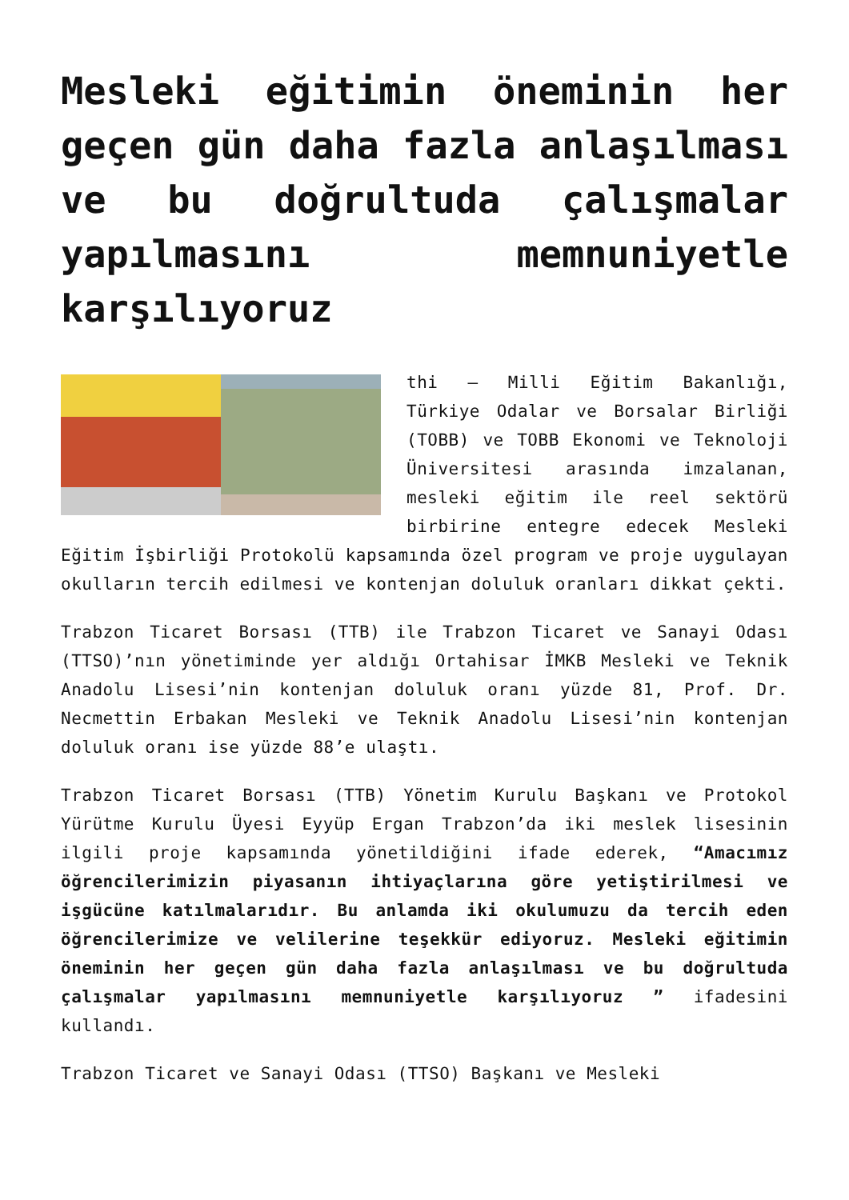Mesleki eğitimin öneminin her geçen gün daha fazla anlaşılması ve bu doğrultuda çalışmalar yapılmasını memnuniyetle karşılıyoruz
thi – Milli Eğitim Bakanlığı, Türkiye Odalar ve Borsalar Birliği (TOBB) ve TOBB Ekonomi ve Teknoloji Üniversitesi arasında imzalanan, mesleki eğitim ile reel sektörü birbirine entegre edecek Mesleki Eğitim İşbirliği Protokolü kapsamında özel program ve proje uygulayan okulların tercih edilmesi ve kontenjan doluluk oranları dikkat çekti.
Trabzon Ticaret Borsası (TTB) ile Trabzon Ticaret ve Sanayi Odası (TTSO)’nın yönetiminde yer aldığı Ortahisar İMKB Mesleki ve Teknik Anadolu Lisesi’nin kontenjan doluluk oranı yüzde 81, Prof. Dr. Necmettin Erbakan Mesleki ve Teknik Anadolu Lisesi’nin kontenjan doluluk oranı ise yüzde 88’e ulaştı.
Trabzon Ticaret Borsası (TTB) Yönetim Kurulu Başkanı ve Protokol Yürütme Kurulu Üyesi Eyyüp Ergan Trabzon’da iki meslek lisesinin ilgili proje kapsamında yönetildiğini ifade ederek, “Amacımız öğrencilerimizin piyasanın ihtiyaçlarına göre yetiştirilmesi ve işgücüne katılmalarıdır. Bu anlamda iki okulumuzu da tercih eden öğrencilerimize ve velilerine teşekkür ediyoruz. Mesleki eğitimin öneminin her geçen gün daha fazla anlaşılması ve bu doğrultuda çalışmalar yapılmasını memnuniyetle karşılıyoruz ” ifadesini kullandı.
Trabzon Ticaret ve Sanayi Odası (TTSO) Başkanı ve Mesleki